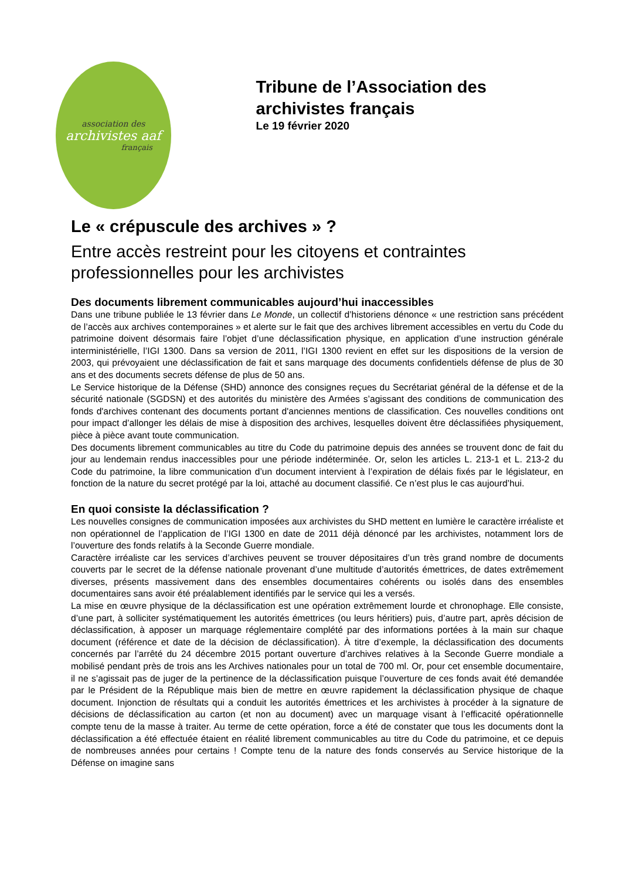association des
archivistes aaf
français
Tribune de l’Association des archivistes français
Le 19 février 2020
Le « crépuscule des archives » ?
Entre accès restreint pour les citoyens et contraintes professionnelles pour les archivistes
Des documents librement communicables aujourd’hui inaccessibles
Dans une tribune publiée le 13 février dans Le Monde, un collectif d’historiens dénonce « une restriction sans précédent de l’accès aux archives contemporaines » et alerte sur le fait que des archives librement accessibles en vertu du Code du patrimoine doivent désormais faire l’objet d’une déclassification physique, en application d’une instruction générale interministérielle, l’IGI 1300. Dans sa version de 2011, l’IGI 1300 revient en effet sur les dispositions de la version de 2003, qui prévoyaient une déclassification de fait et sans marquage des documents confidentiels défense de plus de 30 ans et des documents secrets défense de plus de 50 ans.
Le Service historique de la Défense (SHD) annonce des consignes reçues du Secrétariat général de la défense et de la sécurité nationale (SGDSN) et des autorités du ministère des Armées s’agissant des conditions de communication des fonds d'archives contenant des documents portant d'anciennes mentions de classification. Ces nouvelles conditions ont pour impact d’allonger les délais de mise à disposition des archives, lesquelles doivent être déclassifiées physiquement, pièce à pièce avant toute communication.
Des documents librement communicables au titre du Code du patrimoine depuis des années se trouvent donc de fait du jour au lendemain rendus inaccessibles pour une période indéterminée. Or, selon les articles L. 213-1 et L. 213-2 du Code du patrimoine, la libre communication d’un document intervient à l’expiration de délais fixés par le législateur, en fonction de la nature du secret protégé par la loi, attaché au document classifié. Ce n’est plus le cas aujourd’hui.
En quoi consiste la déclassification ?
Les nouvelles consignes de communication imposées aux archivistes du SHD mettent en lumière le caractère irréaliste et non opérationnel de l’application de l’IGI 1300 en date de 2011 déjà dénoncé par les archivistes, notamment lors de l’ouverture des fonds relatifs à la Seconde Guerre mondiale.
Caractère irréaliste car les services d’archives peuvent se trouver dépositaires d’un très grand nombre de documents couverts par le secret de la défense nationale provenant d’une multitude d’autorités émettrices, de dates extrêmement diverses, présents massivement dans des ensembles documentaires cohérents ou isolés dans des ensembles documentaires sans avoir été préalablement identifiés par le service qui les a versés.
La mise en œuvre physique de la déclassification est une opération extrêmement lourde et chronophage. Elle consiste, d’une part, à solliciter systématiquement les autorités émettrices (ou leurs héritiers) puis, d’autre part, après décision de déclassification, à apposer un marquage réglementaire complété par des informations portées à la main sur chaque document (référence et date de la décision de déclassification). À titre d’exemple, la déclassification des documents concernés par l’arrêté du 24 décembre 2015 portant ouverture d’archives relatives à la Seconde Guerre mondiale a mobilisé pendant près de trois ans les Archives nationales pour un total de 700 ml. Or, pour cet ensemble documentaire, il ne s’agissait pas de juger de la pertinence de la déclassification puisque l’ouverture de ces fonds avait été demandée par le Président de la République mais bien de mettre en œuvre rapidement la déclassification physique de chaque document. Injonction de résultats qui a conduit les autorités émettrices et les archivistes à procéder à la signature de décisions de déclassification au carton (et non au document) avec un marquage visant à l’efficacité opérationnelle compte tenu de la masse à traiter. Au terme de cette opération, force a été de constater que tous les documents dont la déclassification a été effectuée étaient en réalité librement communicables au titre du Code du patrimoine, et ce depuis de nombreuses années pour certains ! Compte tenu de la nature des fonds conservés au Service historique de la Défense on imagine sans